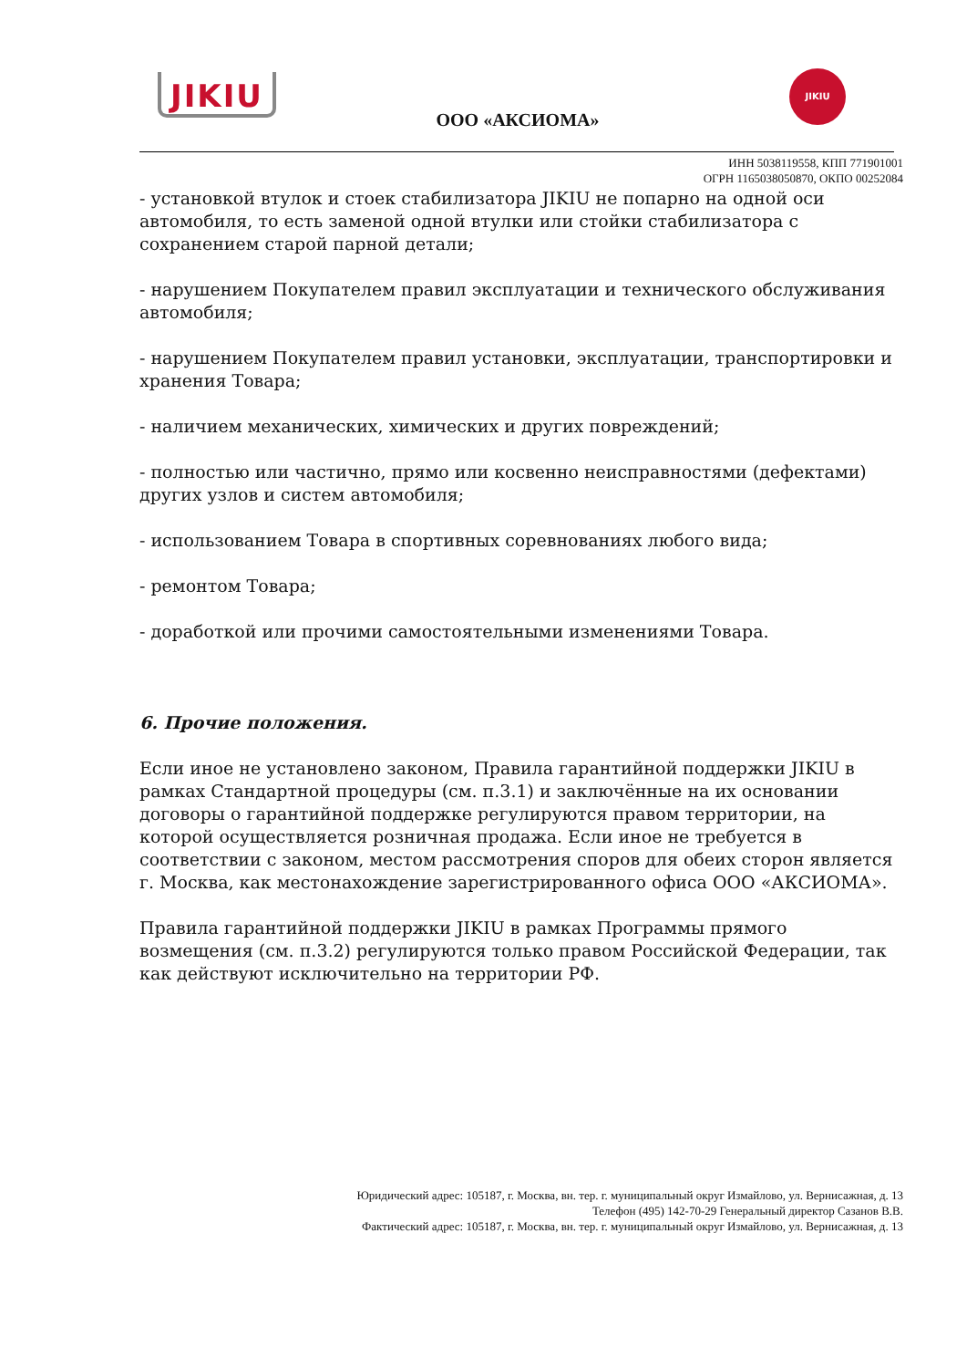JIKIU
ООО «АКСИОМА»
JIKIU
ИНН 5038119558, КПП 771901001
ОГРН 1165038050870, ОКПО 00252084
- установкой втулок и стоек стабилизатора JIKIU не попарно на одной оси автомобиля, то есть заменой одной втулки или стойки стабилизатора с сохранением старой парной детали;
- нарушением Покупателем правил эксплуатации и технического обслуживания автомобиля;
- нарушением Покупателем правил установки, эксплуатации, транспортировки и хранения Товара;
- наличием механических, химических и других повреждений;
- полностью или частично, прямо или косвенно неисправностями (дефектами) других узлов и систем автомобиля;
- использованием Товара в спортивных соревнованиях любого вида;
- ремонтом Товара;
- доработкой или прочими самостоятельными изменениями Товара.
6. Прочие положения.
Если иное не установлено законом, Правила гарантийной поддержки JIKIU в рамках Стандартной процедуры (см. п.3.1) и заключённые на их основании договоры о гарантийной поддержке регулируются правом территории, на которой осуществляется розничная продажа. Если иное не требуется в соответствии с законом, местом рассмотрения споров для обеих сторон является г. Москва, как местонахождение зарегистрированного офиса ООО «АКСИОМА».
Правила гарантийной поддержки JIKIU в рамках Программы прямого возмещения (см. п.3.2) регулируются только правом Российской Федерации, так как действуют исключительно на территории РФ.
Юридический адрес: 105187, г. Москва, вн. тер. г. муниципальный округ Измайлово, ул. Вернисажная, д. 13
Телефон (495) 142-70-29 Генеральный директор Сазанов В.В.
Фактический адрес: 105187, г. Москва, вн. тер. г. муниципальный округ Измайлово, ул. Вернисажная, д. 13